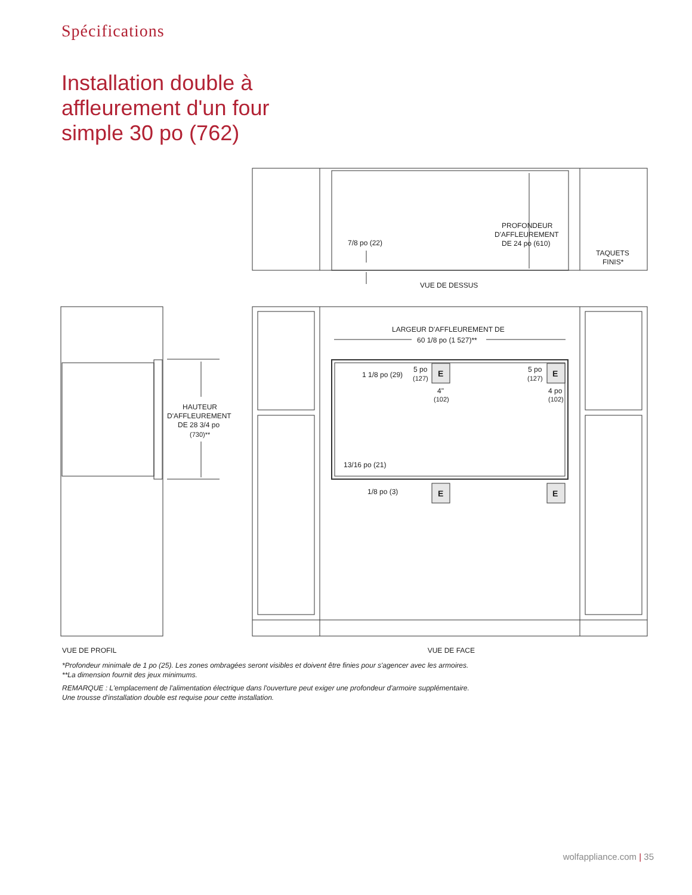Spécifications
Installation double à
affleurement d'un four
simple 30 po (762)
7/8 po (22)
PROFONDEUR
D'AFFLEUREMENT
DE 24 po (610)
TAQUETS
FINIS*
VUE DE DESSUS
HAUTEUR
D'AFFLEUREMENT
DE 28 3/4 po
(730)**
LARGEUR D'AFFLEUREMENT DE
60 1/8 po (1 527)**
1 1/8 po (29)
5 po
(127)
5 po
(127)
E
E
4"
(102)
4 po
(102)
13/16 po (21)
1/8 po (3)
E
E
VUE DE PROFIL VUE DE FACE
*Profondeur minimale de 1 po (25). Les zones ombragées seront visibles et doivent être finies pour s'agencer avec les armoires.
**La dimension fournit des jeux minimums.
REMARQUE : L'emplacement de l'alimentation électrique dans l'ouverture peut exiger une profondeur d'armoire supplémentaire.
Une trousse d'installation double est requise pour cette installation.
wolfappliance.com | 35